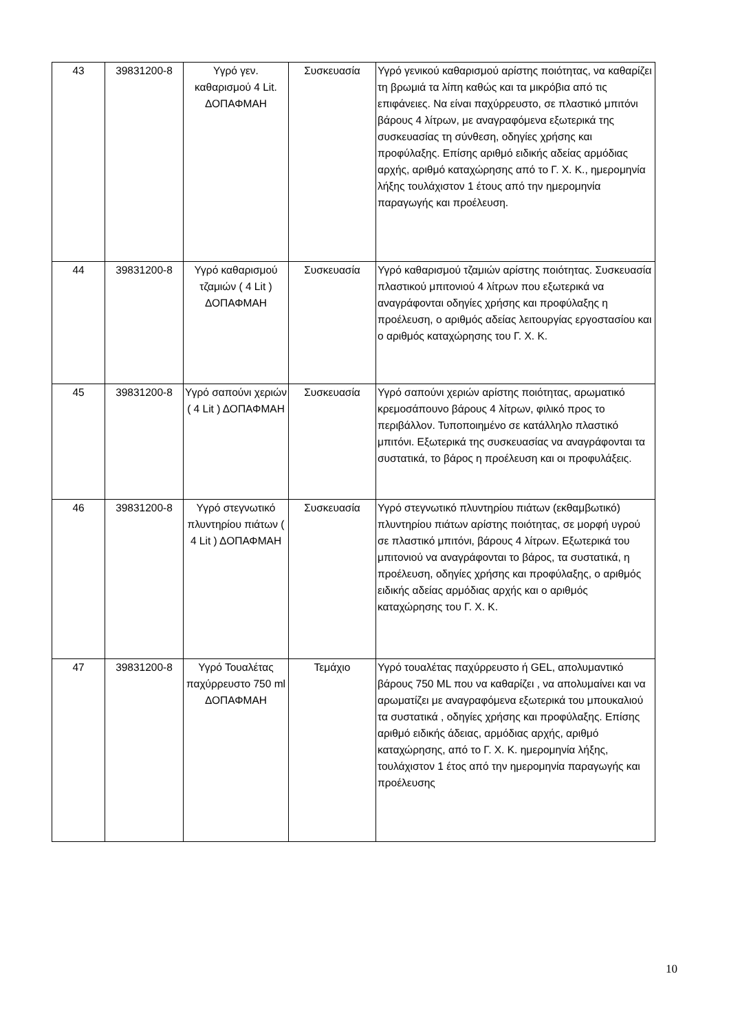| 43 | 39831200-8 | Υγρό γεν. καθαρισμού 4 Lit. ΔΟΠΑΦΜΑΗ | Συσκευασία | Υγρό γενικού καθαρισμού αρίστης ποιότητας, να καθαρίζει τη βρωμιά τα λίπη καθώς και τα μικρόβια από τις επιφάνειες. Να είναι παχύρρευστο, σε πλαστικό μπιτόνι βάρους 4 λίτρων, με αναγραφόμενα εξωτερικά της συσκευασίας τη σύνθεση, οδηγίες χρήσης και προφύλαξης. Επίσης αριθμό ειδικής αδείας αρμόδιας αρχής, αριθμό καταχώρησης από το Γ. Χ. Κ., ημερομηνία λήξης τουλάχιστον 1 έτους από την ημερομηνία παραγωγής και προέλευση. |
| 44 | 39831200-8 | Υγρό καθαρισμού τζαμιών ( 4 Lit ) ΔΟΠΑΦΜΑΗ | Συσκευασία | Υγρό καθαρισμού τζαμιών αρίστης ποιότητας. Συσκευασία πλαστικού μπιτονιού 4 λίτρων που εξωτερικά να αναγράφονται οδηγίες χρήσης και προφύλαξης η προέλευση, ο αριθμός αδείας λειτουργίας εργοστασίου και ο αριθμός καταχώρησης του Γ. Χ. Κ. |
| 45 | 39831200-8 | Υγρό σαπούνι χεριών ( 4 Lit ) ΔΟΠΑΦΜΑΗ | Συσκευασία | Υγρό σαπούνι χεριών αρίστης ποιότητας, αρωματικό κρεμοσάπουνο βάρους 4 λίτρων, φιλικό προς το περιβάλλον. Τυποποιημένο σε κατάλληλο πλαστικό μπιτόνι. Εξωτερικά της συσκευασίας να αναγράφονται τα συστατικά, το βάρος η προέλευση και οι προφυλάξεις. |
| 46 | 39831200-8 | Υγρό στεγνωτικό πλυντηρίου πιάτων ( 4 Lit ) ΔΟΠΑΦΜΑΗ | Συσκευασία | Υγρό στεγνωτικό πλυντηρίου πιάτων (εκθαμβωτικό) πλυντηρίου πιάτων αρίστης ποιότητας, σε μορφή υγρού σε πλαστικό μπιτόνι, βάρους 4 λίτρων. Εξωτερικά του μπιτονιού να αναγράφονται το βάρος, τα συστατικά, η προέλευση, οδηγίες χρήσης και προφύλαξης, ο αριθμός ειδικής αδείας αρμόδιας αρχής και ο αριθμός καταχώρησης του Γ. Χ. Κ. |
| 47 | 39831200-8 | Υγρό Τουαλέτας παχύρρευστο 750 ml ΔΟΠΑΦΜΑΗ | Τεμάχιο | Υγρό τουαλέτας παχύρρευστο ή GEL, απολυμαντικό βάρους 750 ML που να καθαρίζει , να απολυμαίνει και να αρωματίζει με αναγραφόμενα εξωτερικά του μπουκαλιού τα συστατικά , οδηγίες χρήσης και προφύλαξης. Επίσης αριθμό ειδικής άδειας, αρμόδιας αρχής, αριθμό καταχώρησης, από το Γ. Χ. Κ. ημερομηνία λήξης, τουλάχιστον 1 έτος από την ημερομηνία παραγωγής και προέλευσης |
10